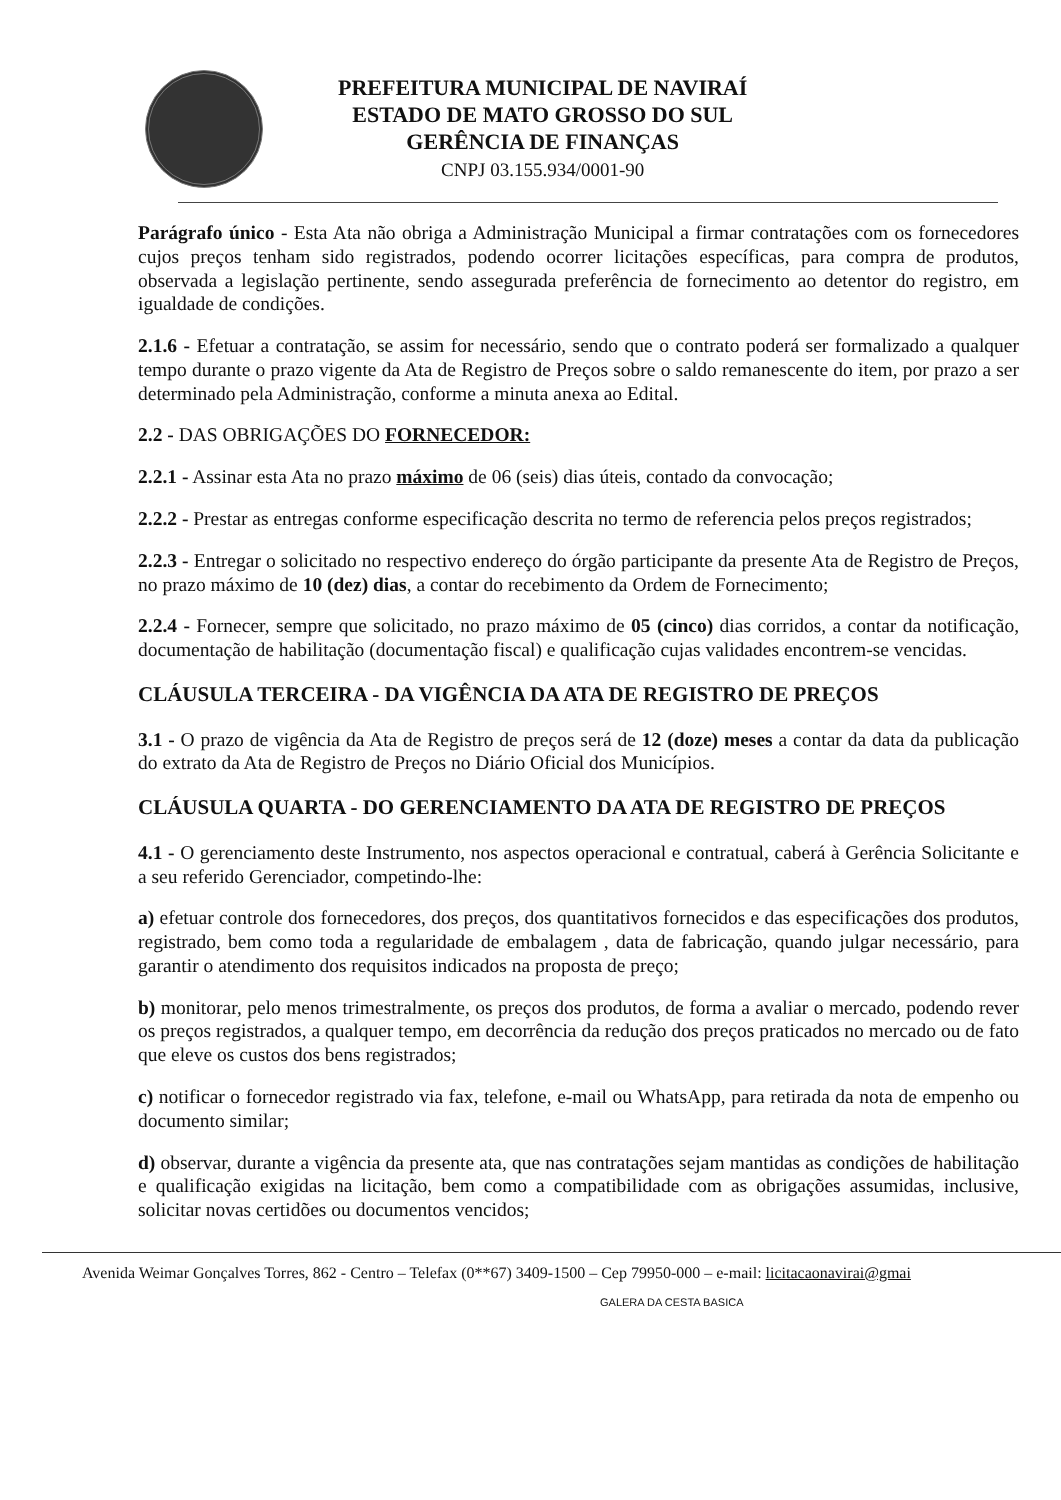PREFEITURA MUNICIPAL DE NAVIRAÍ
ESTADO DE MATO GROSSO DO SUL
GERÊNCIA DE FINANÇAS
CNPJ 03.155.934/0001-90
Parágrafo único - Esta Ata não obriga a Administração Municipal a firmar contratações com os fornecedores cujos preços tenham sido registrados, podendo ocorrer licitações específicas, para compra de produtos, observada a legislação pertinente, sendo assegurada preferência de fornecimento ao detentor do registro, em igualdade de condições.
2.1.6 - Efetuar a contratação, se assim for necessário, sendo que o contrato poderá ser formalizado a qualquer tempo durante o prazo vigente da Ata de Registro de Preços sobre o saldo remanescente do item, por prazo a ser determinado pela Administração, conforme a minuta anexa ao Edital.
2.2 - DAS OBRIGAÇÕES DO FORNECEDOR:
2.2.1 - Assinar esta Ata no prazo máximo de 06 (seis) dias úteis, contado da convocação;
2.2.2 - Prestar as entregas conforme especificação descrita no termo de referencia pelos preços registrados;
2.2.3 - Entregar o solicitado no respectivo endereço do órgão participante da presente Ata de Registro de Preços, no prazo máximo de 10 (dez) dias, a contar do recebimento da Ordem de Fornecimento;
2.2.4 - Fornecer, sempre que solicitado, no prazo máximo de 05 (cinco) dias corridos, a contar da notificação, documentação de habilitação (documentação fiscal) e qualificação cujas validades encontrem-se vencidas.
CLÁUSULA TERCEIRA - DA VIGÊNCIA DA ATA DE REGISTRO DE PREÇOS
3.1 - O prazo de vigência da Ata de Registro de preços será de 12 (doze) meses a contar da data da publicação do extrato da Ata de Registro de Preços no Diário Oficial dos Municípios.
CLÁUSULA QUARTA - DO GERENCIAMENTO DA ATA DE REGISTRO DE PREÇOS
4.1 - O gerenciamento deste Instrumento, nos aspectos operacional e contratual, caberá à Gerência Solicitante e a seu referido Gerenciador, competindo-lhe:
a) efetuar controle dos fornecedores, dos preços, dos quantitativos fornecidos e das especificações dos produtos, registrado, bem como toda a regularidade de embalagem , data de fabricação, quando julgar necessário, para garantir o atendimento dos requisitos indicados na proposta de preço;
b) monitorar, pelo menos trimestralmente, os preços dos produtos, de forma a avaliar o mercado, podendo rever os preços registrados, a qualquer tempo, em decorrência da redução dos preços praticados no mercado ou de fato que eleve os custos dos bens registrados;
c) notificar o fornecedor registrado via fax, telefone, e-mail ou WhatsApp, para retirada da nota de empenho ou documento similar;
d) observar, durante a vigência da presente ata, que nas contratações sejam mantidas as condições de habilitação e qualificação exigidas na licitação, bem como a compatibilidade com as obrigações assumidas, inclusive, solicitar novas certidões ou documentos vencidos;
Avenida Weimar Gonçalves Torres, 862 - Centro – Telefax (0**67) 3409-1500 – Cep 79950-000 – e-mail: licitacaonavirai@gmai
GALERA DA CESTA BASICA